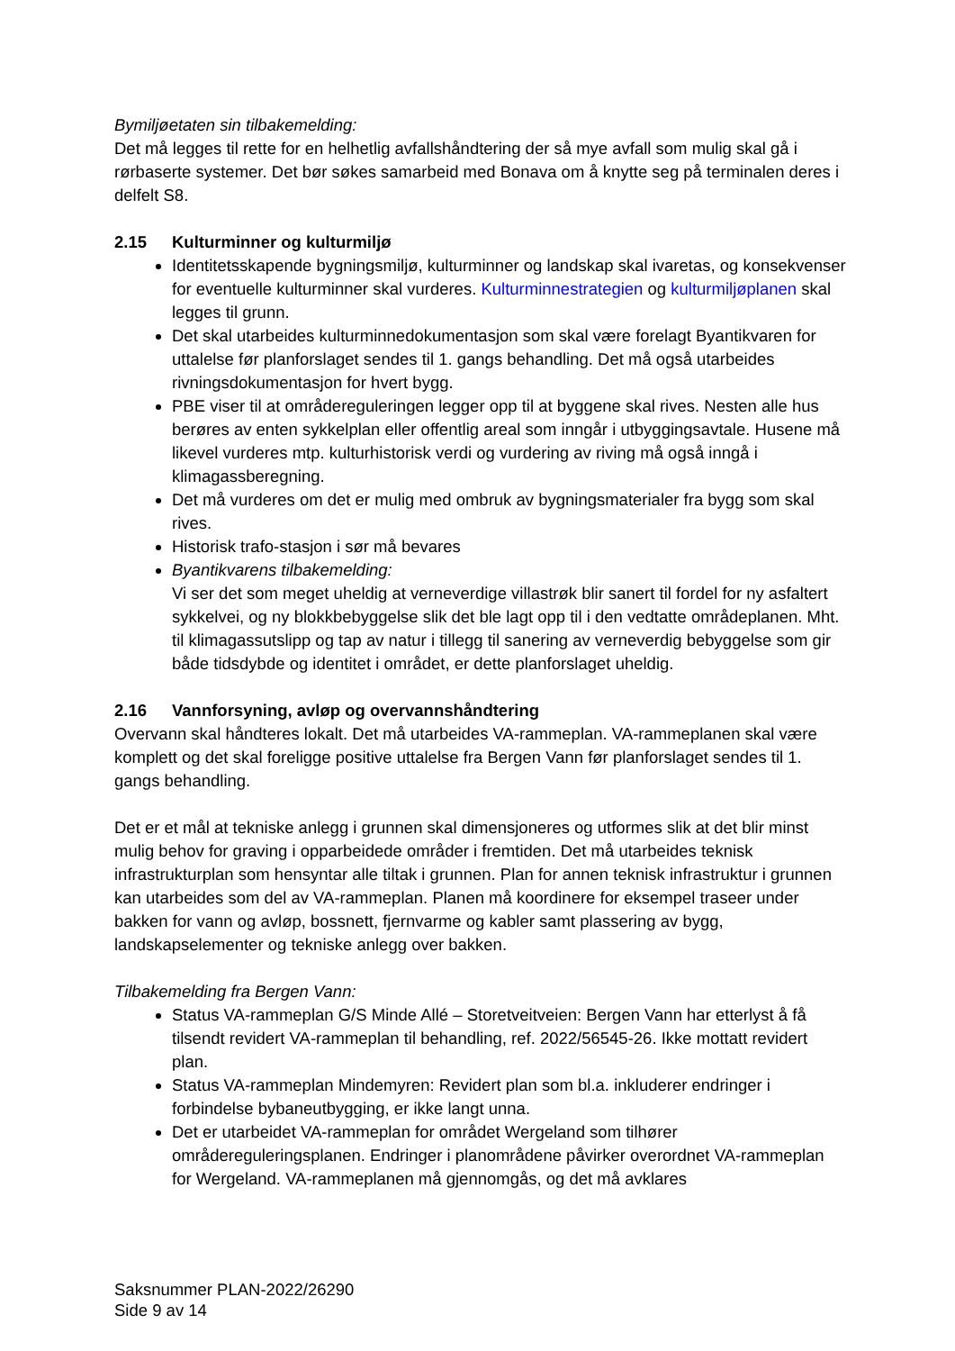Bymiljøetaten sin tilbakemelding:
Det må legges til rette for en helhetlig avfallshåndtering der så mye avfall som mulig skal gå i rørbaserte systemer. Det bør søkes samarbeid med Bonava om å knytte seg på terminalen deres i delfelt S8.
2.15 Kulturminner og kulturmiljø
Identitetsskapende bygningsmiljø, kulturminner og landskap skal ivaretas, og konsekvenser for eventuelle kulturminner skal vurderes. Kulturminnestrategien og kulturmiljøplanen skal legges til grunn.
Det skal utarbeides kulturminnedokumentasjon som skal være forelagt Byantikvaren for uttalelse før planforslaget sendes til 1. gangs behandling. Det må også utarbeides rivningsdokumentasjon for hvert bygg.
PBE viser til at områdereguleringen legger opp til at byggene skal rives. Nesten alle hus berøres av enten sykkelplan eller offentlig areal som inngår i utbyggingsavtale. Husene må likevel vurderes mtp. kulturhistorisk verdi og vurdering av riving må også inngå i klimagassberegning.
Det må vurderes om det er mulig med ombruk av bygningsmaterialer fra bygg som skal rives.
Historisk trafo-stasjon i sør må bevares
Byantikvarens tilbakemelding:
Vi ser det som meget uheldig at verneverdige villastrøk blir sanert til fordel for ny asfaltert sykkelvei, og ny blokkbebyggelse slik det ble lagt opp til i den vedtatte områdeplanen. Mht. til klimagassutslipp og tap av natur i tillegg til sanering av verneverdig bebyggelse som gir både tidsdybde og identitet i området, er dette planforslaget uheldig.
2.16 Vannforsyning, avløp og overvannshåndtering
Overvann skal håndteres lokalt. Det må utarbeides VA-rammeplan. VA-rammeplanen skal være komplett og det skal foreligge positive uttalelse fra Bergen Vann før planforslaget sendes til 1. gangs behandling.
Det er et mål at tekniske anlegg i grunnen skal dimensjoneres og utformes slik at det blir minst mulig behov for graving i opparbeidede områder i fremtiden. Det må utarbeides teknisk infrastrukturplan som hensyntar alle tiltak i grunnen. Plan for annen teknisk infrastruktur i grunnen kan utarbeides som del av VA-rammeplan. Planen må koordinere for eksempel traseer under bakken for vann og avløp, bossnett, fjernvarme og kabler samt plassering av bygg, landskapselementer og tekniske anlegg over bakken.
Tilbakemelding fra Bergen Vann:
Status VA-rammeplan G/S Minde Allé – Storetveitveien: Bergen Vann har etterlyst å få tilsendt revidert VA-rammeplan til behandling, ref. 2022/56545-26. Ikke mottatt revidert plan.
Status VA-rammeplan Mindemyren: Revidert plan som bl.a. inkluderer endringer i forbindelse bybaneutbygging, er ikke langt unna.
Det er utarbeidet VA-rammeplan for området Wergeland som tilhører områdereguleringsplanen. Endringer i planområdene påvirker overordnet VA-rammeplan for Wergeland. VA-rammeplanen må gjennomgås, og det må avklares
Saksnummer PLAN-2022/26290
Side 9 av 14